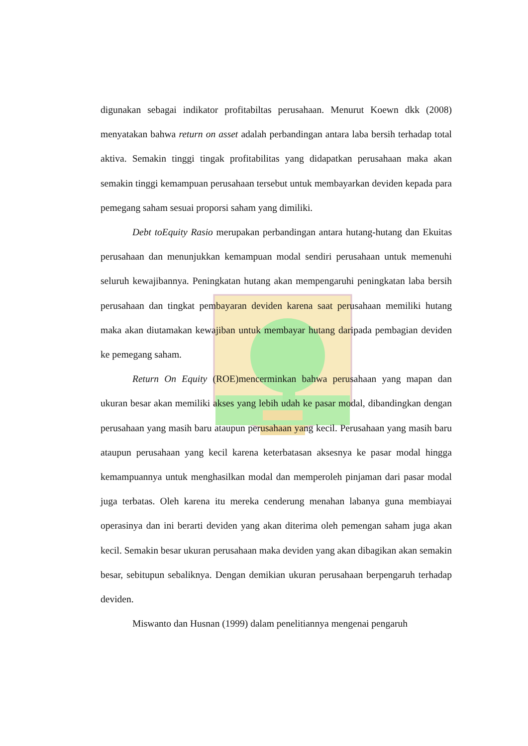digunakan sebagai indikator profitabiltas perusahaan. Menurut Koewn dkk (2008) menyatakan bahwa return on asset adalah perbandingan antara laba bersih terhadap total aktiva. Semakin tinggi tingak profitabilitas yang didapatkan perusahaan maka akan semakin tinggi kemampuan perusahaan tersebut untuk membayarkan deviden kepada para pemegang saham sesuai proporsi saham yang dimiliki.
Debt toEquity Rasio merupakan perbandingan antara hutang-hutang dan Ekuitas perusahaan dan menunjukkan kemampuan modal sendiri perusahaan untuk memenuhi seluruh kewajibannya. Peningkatan hutang akan mempengaruhi peningkatan laba bersih perusahaan dan tingkat pembayaran deviden karena saat perusahaan memiliki hutang maka akan diutamakan kewajiban untuk membayar hutang daripada pembagian deviden ke pemegang saham.
Return On Equity (ROE)mencerminkan bahwa perusahaan yang mapan dan ukuran besar akan memiliki akses yang lebih udah ke pasar modal, dibandingkan dengan perusahaan yang masih baru ataupun perusahaan yang kecil. Perusahaan yang masih baru ataupun perusahaan yang kecil karena keterbatasan aksesnya ke pasar modal hingga kemampuannya untuk menghasilkan modal dan memperoleh pinjaman dari pasar modal juga terbatas. Oleh karena itu mereka cenderung menahan labanya guna membiayai operasinya dan ini berarti deviden yang akan diterima oleh pemengan saham juga akan kecil. Semakin besar ukuran perusahaan maka deviden yang akan dibagikan akan semakin besar, sebitupun sebaliknya. Dengan demikian ukuran perusahaan berpengaruh terhadap deviden.
Miswanto dan Husnan (1999) dalam penelitiannya mengenai pengaruh